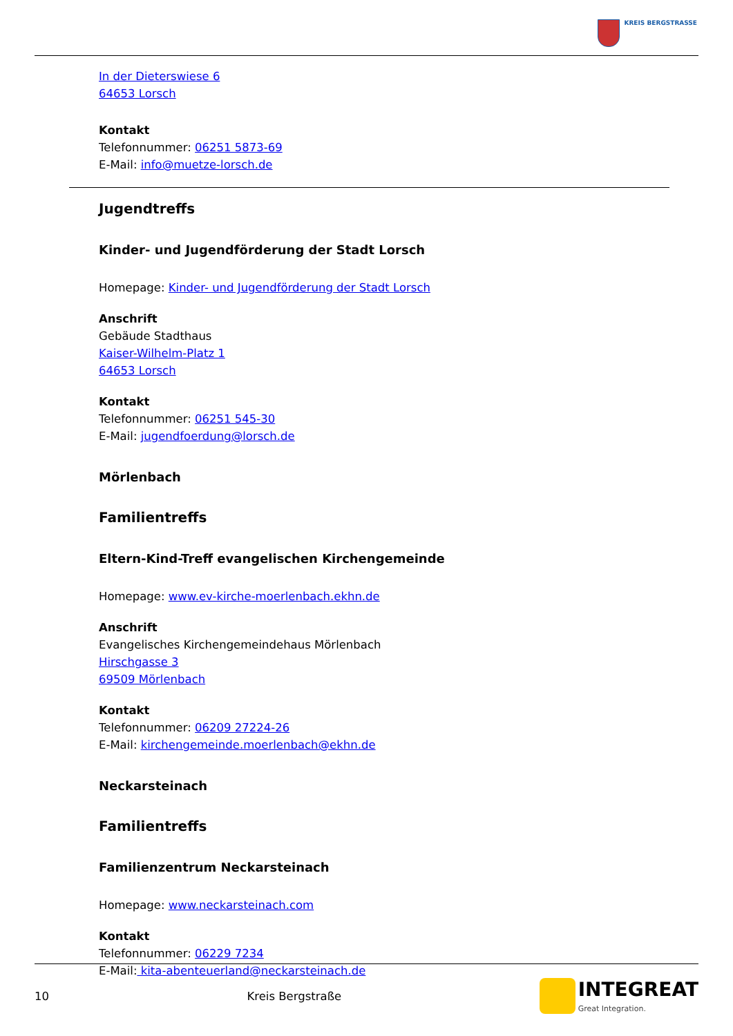KREIS BERGSTRASSE
In der Dieterswiese 6
64653 Lorsch
Kontakt
Telefonnummer: 06251 5873-69
E-Mail: info@muetze-lorsch.de
Jugendtreffs
Kinder- und Jugendförderung der Stadt Lorsch
Homepage: Kinder- und Jugendförderung der Stadt Lorsch
Anschrift
Gebäude Stadthaus
Kaiser-Wilhelm-Platz 1
64653 Lorsch
Kontakt
Telefonnummer: 06251 545-30
E-Mail: jugendfoerdung@lorsch.de
Mörlenbach
Familientreffs
Eltern-Kind-Treff evangelischen Kirchengemeinde
Homepage: www.ev-kirche-moerlenbach.ekhn.de
Anschrift
Evangelisches Kirchengemeindehaus Mörlenbach
Hirschgasse 3
69509 Mörlenbach
Kontakt
Telefonnummer: 06209 27224-26
E-Mail: kirchengemeinde.moerlenbach@ekhn.de
Neckarsteinach
Familientreffs
Familienzentrum Neckarsteinach
Homepage: www.neckarsteinach.com
Kontakt
Telefonnummer: 06229 7234
E-Mail: kita-abenteuerland@neckarsteinach.de
10 Kreis Bergstraße
INTEGREAT
Great Integration.